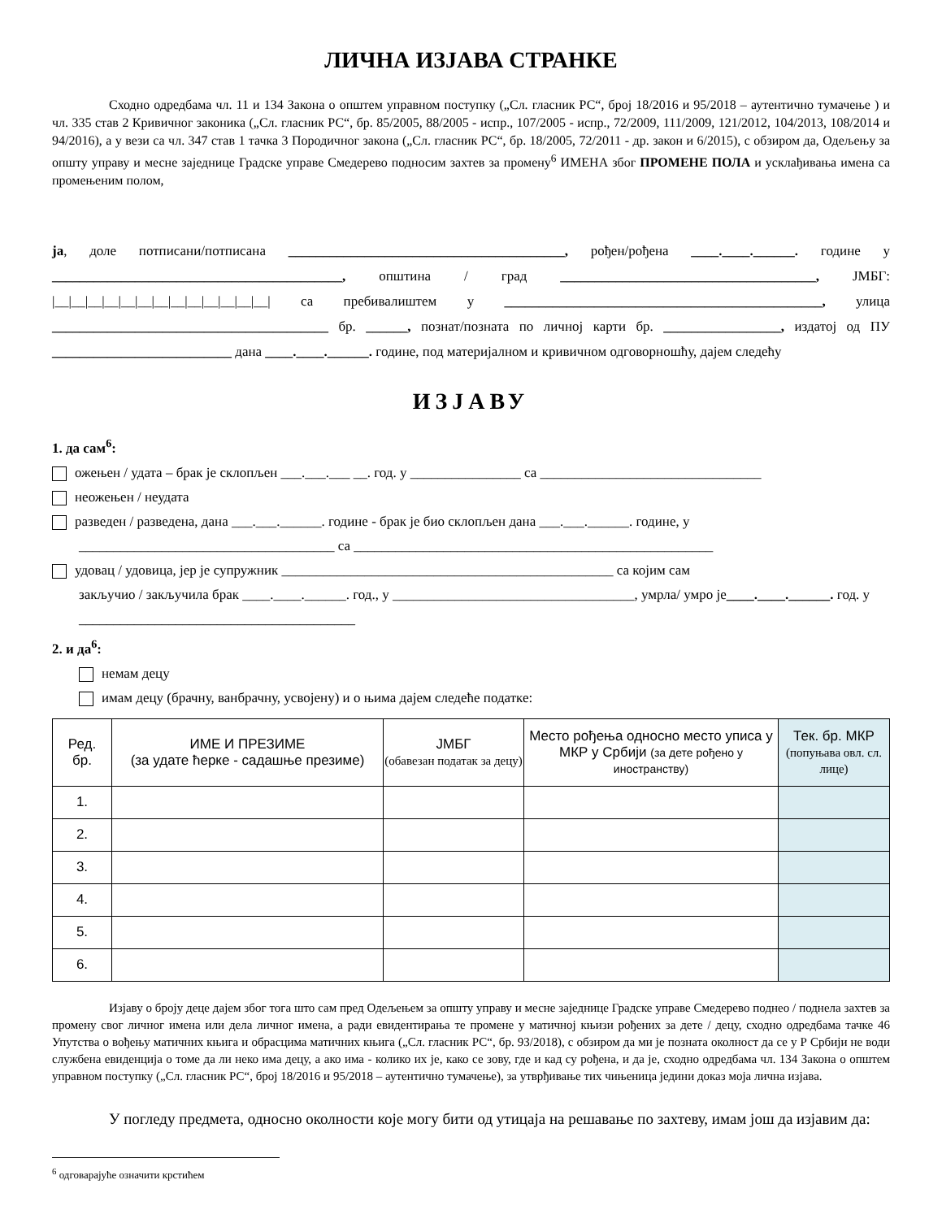ЛИЧНА ИЗЈАВА СТРАНКЕ
Сходно одредбама чл. 11 и 134 Закона о општем управном поступку („Сл. гласник РС“, број 18/2016 и 95/2018 – аутентично тумачење ) и чл. 335 став 2 Кривичног законика („Сл. гласник РС“, бр. 85/2005, 88/2005 - испр., 107/2005 - испр., 72/2009, 111/2009, 121/2012, 104/2013, 108/2014 и 94/2016), а у вези са чл. 347 став 1 тачка 3 Породичног закона („Сл. гласник РС“, бр. 18/2005, 72/2011 - др. закон и 6/2015), с обзиром да, Одељењу за општу управу и месне заједнице Градске управе Смедерево подносим захтев за промену<sup>6</sup> ИМЕНА због ПРОМЕНЕ ПОЛА и усклађивања имена са промењеним полом,
ја, доле потписани/потписана ________________________________________, рођен/рођена ____.____.______. године у __________________________________________, општина / град _____________________________________, ЈМБГ: |__|__|__|__|__|__|__|__|__|__|__|__|__| са пребивалиштем у ______________________________________________, улица ________________________________________ бр. ______, познат/позната по личној карти бр. _________________, издатој од ПУ __________________________ дана ____.____.______. године, под материјалном и кривичном одговорношћу, дајем следећу
ИЗЈАВУ
1. да сам<sup>6</sup>:
ожењен / удата – брак је склопљен ___.___.___ __. год. у ________________ са ________________________________
неожењен / неудата
разведен / разведена, дана ___.___.______. године - брак је био склопљен дана ___.___.______. године, у
_____________________________________ са ____________________________________________________
удовац / удовица, јер је супружник ________________________________________________ са којим сам
закључио / закључила брак ____.____.______. год., у ___________________________________, умрла/ умро је____.____.______. год. у ________________________________________
2. и да<sup>6</sup>:
немам децу
имам децу (брачну, ванбрачну, усвојену) и о њима дајем следеће податке:
| Ред. бр. | ИМЕ И ПРЕЗИМЕ (за удате ћерке - садашње презиме) | ЈМБГ (обавезан податак за децу) | Место рођења односно место уписа у МКР у Србији (за дете рођено у иностранству) | Тек. бр. МКР (попуњава овл. сл. лице) |
| --- | --- | --- | --- | --- |
| 1. | | | | |
| 2. | | | | |
| 3. | | | | |
| 4. | | | | |
| 5. | | | | |
| 6. | | | | |
Изјаву о броју деце дајем због тога што сам пред Одељењем за општу управу и месне заједнице Градске управе Смедерево поднео / поднела захтев за промену свог личног имена или дела личног имена, а ради евидентирања те промене у матичној књизи рођених за дете / децу, сходно одредбама тачке 46 Упутства о вођењу матичних књига и обрасцима матичних књига („Сл. гласник РС“, бр. 93/2018), с обзиром да ми је позната околност да се у Р Србији не води службена евиденција о томе да ли неко има децу, а ако има - колико их је, како се зову, где и кад су рођена, и да је, сходно одредбама чл. 134 Закона о општем управном поступку („Сл. гласник РС“, број 18/2016 и 95/2018 – аутентично тумачење), за утврђивање тих чињеница једини доказ моја лична изјава.
У погледу предмета, односно околности које могу бити од утицаја на решавање по захтеву, имам још да изјавим да:
<sup>6</sup> одговарајуће означити крстићем